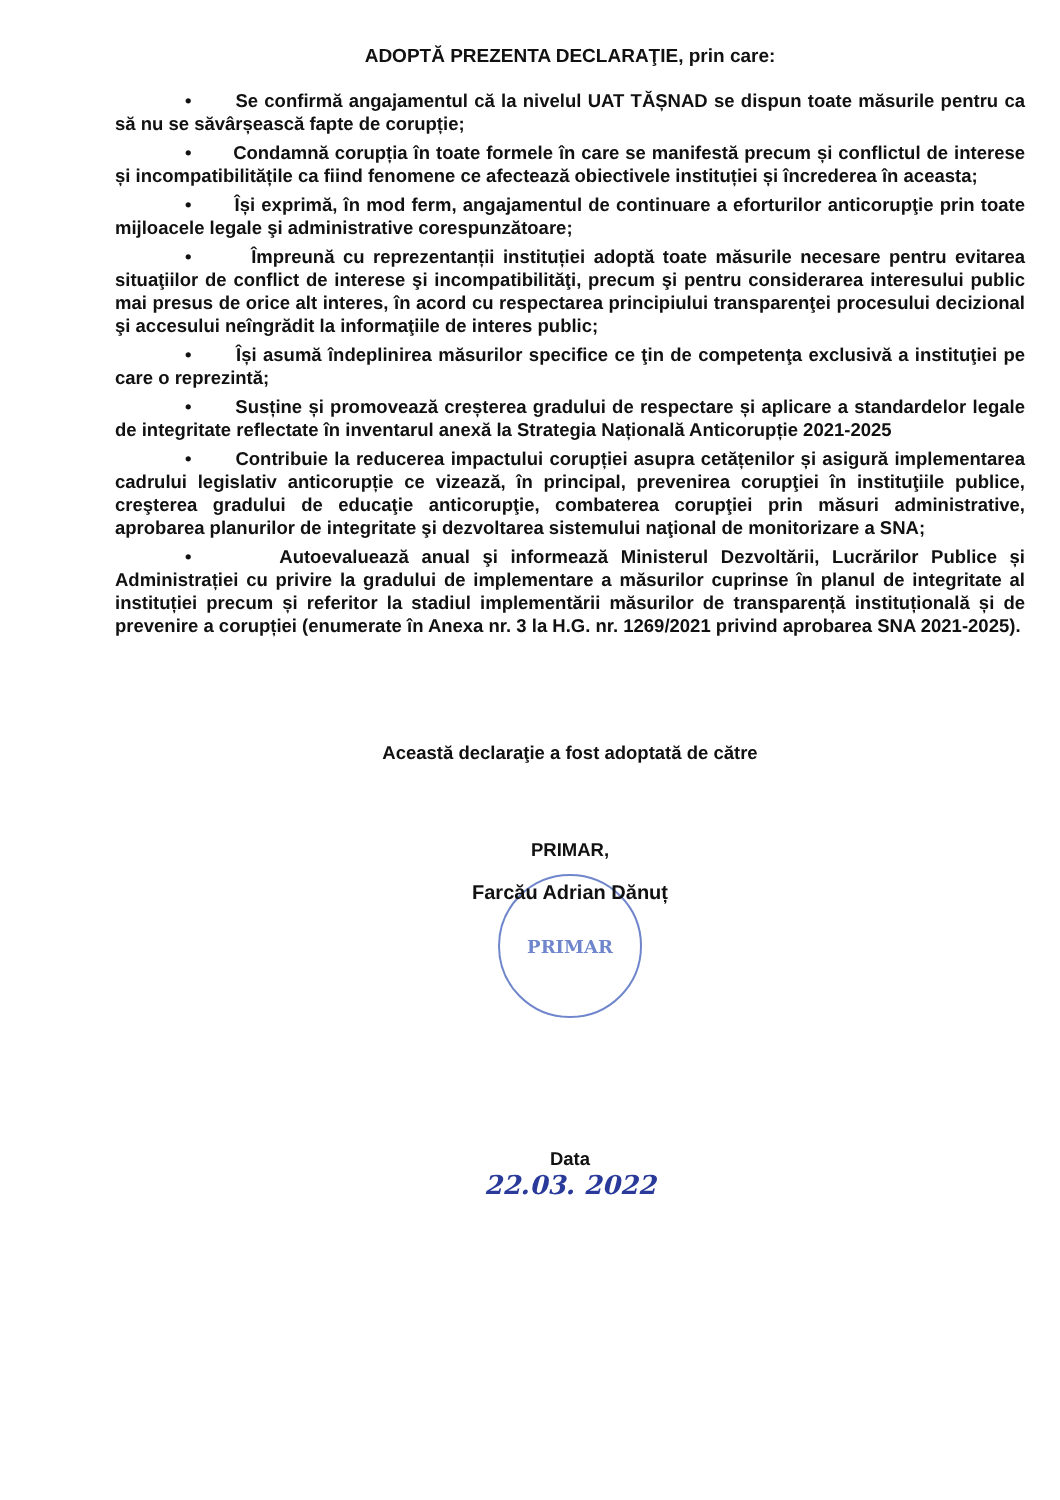ADOPTĂ PREZENTA DECLARAŢIE, prin care:
• Se confirmă angajamentul că la nivelul UAT TĂȘNAD se dispun toate măsurile pentru ca să nu se săvârșească fapte de corupție;
• Condamnă corupția în toate formele în care se manifestă precum și conflictul de interese și incompatibilitățile ca fiind fenomene ce afectează obiectivele instituției și încrederea în aceasta;
• Își exprimă, în mod ferm, angajamentul de continuare a eforturilor anticorupţie prin toate mijloacele legale şi administrative corespunzătoare;
• Împreună cu reprezentanții instituției adoptă toate măsurile necesare pentru evitarea situaţiilor de conflict de interese şi incompatibilităţi, precum şi pentru considerarea interesului public mai presus de orice alt interes, în acord cu respectarea principiului transparenţei procesului decizional şi accesului neîngrădit la informaţiile de interes public;
• Își asumă îndeplinirea măsurilor specifice ce ţin de competenţa exclusivă a instituţiei pe care o reprezintă;
• Susține și promovează creșterea gradului de respectare și aplicare a standardelor legale de integritate reflectate în inventarul anexă la Strategia Națională Anticorupție 2021-2025
• Contribuie la reducerea impactului corupției asupra cetățenilor și asigură implementarea cadrului legislativ anticorupție ce vizează, în principal, prevenirea corupţiei în instituţiile publice, creşterea gradului de educaţie anticorupţie, combaterea corupţiei prin măsuri administrative, aprobarea planurilor de integritate şi dezvoltarea sistemului naţional de monitorizare a SNA;
• Autoevaluează anual şi informează Ministerul Dezvoltării, Lucrărilor Publice și Administrației cu privire la gradului de implementare a măsurilor cuprinse în planul de integritate al instituției precum și referitor la stadiul implementării măsurilor de transparență instituțională și de prevenire a corupției (enumerate în Anexa nr. 3 la H.G. nr. 1269/2021 privind aprobarea SNA 2021-2025).
Această declaraţie a fost adoptată de către
PRIMAR,
Farcău Adrian Dănuț
PRIMAR
Data
22.03. 2022